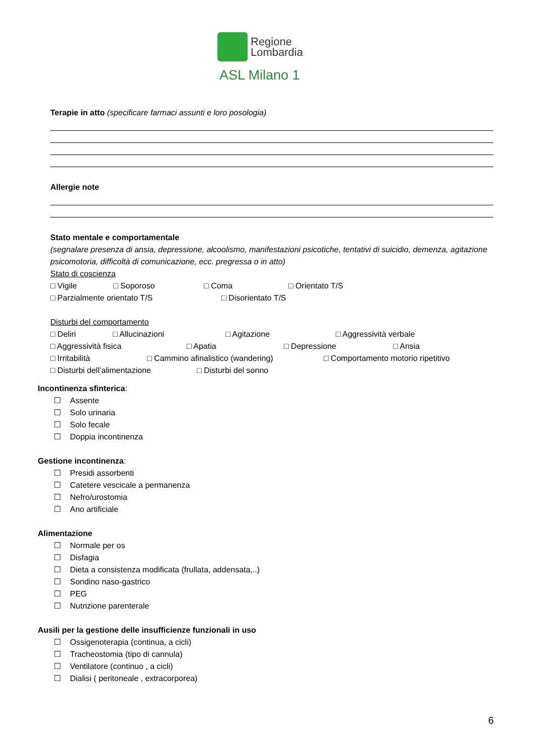Regione
Lombardia
ASL Milano 1
Terapie in atto (specificare farmaci assunti e loro posologia)
Allergie note
Stato mentale e comportamentale
(segnalare presenza di ansia, depressione, alcoolismo, manifestazioni psicotiche, tentativi di suicidio, demenza, agitazione psicomotoria, difficoltà di comunicazione, ecc. pregressa o in atto)
Stato di coscienza
□ Vigile □ Soporoso □ Coma □ Orientato T/S
□ Parzialmente orientato T/S □ Disorientato T/S
Disturbi del comportamento
□ Deliri □ Allucinazioni □ Agitazione □ Aggressività verbale
□ Aggressività fisica □ Apatia □ Depressione □ Ansia
□ Irritabilità □ Cammino afinalistico (wandering) □ Comportamento motorio ripetitivo
□ Disturbi dell’alimentazione □ Disturbi del sonno
Incontinenza sfinterica:
☐ Assente
☐ Solo urinaria
☐ Solo fecale
☐ Doppia incontinenza
Gestione incontinenza:
☐ Presidi assorbenti
☐ Catetere vescicale a permanenza
☐ Nefro/urostomia
☐ Ano artificiale
Alimentazione
☐ Normale per os
☐ Disfagia
☐ Dieta a consistenza modificata (frullata, addensata,..)
☐ Sondino naso-gastrico
☐ PEG
☐ Nutrizione parenterale
Ausili per la gestione delle insufficienze funzionali in uso
☐ Ossigenoterapia (continua, a cicli)
☐ Tracheostomia (tipo di cannula)
☐ Ventilatore (continuo , a cicli)
☐ Dialisi ( peritoneale , extracorporea)
6